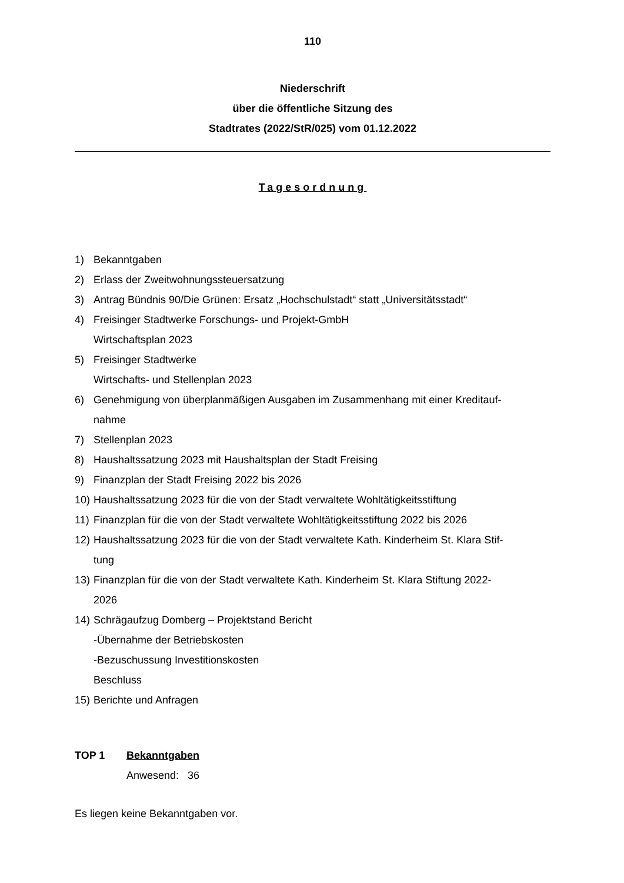110
Niederschrift
über die öffentliche Sitzung des
Stadtrates (2022/StR/025) vom 01.12.2022
Tagesordnung
1) Bekanntgaben
2) Erlass der Zweitwohnungssteuersatzung
3) Antrag Bündnis 90/Die Grünen: Ersatz „Hochschulstadt“ statt „Universitätsstadt“
4) Freisinger Stadtwerke Forschungs- und Projekt-GmbH
Wirtschaftsplan 2023
5) Freisinger Stadtwerke
Wirtschafts- und Stellenplan 2023
6) Genehmigung von überplanmäßigen Ausgaben im Zusammenhang mit einer Kreditauf-
nahme
7) Stellenplan 2023
8) Haushaltssatzung 2023 mit Haushaltsplan der Stadt Freising
9) Finanzplan der Stadt Freising 2022 bis 2026
10) Haushaltssatzung 2023 für die von der Stadt verwaltete Wohltätigkeitsstiftung
11) Finanzplan für die von der Stadt verwaltete Wohltätigkeitsstiftung 2022 bis 2026
12) Haushaltssatzung 2023 für die von der Stadt verwaltete Kath. Kinderheim St. Klara Stif-
tung
13) Finanzplan für die von der Stadt verwaltete Kath. Kinderheim St. Klara Stiftung 2022-
2026
14) Schrägaufzug Domberg – Projektstand Bericht
-Übernahme der Betriebskosten
-Bezuschussung Investitionskosten
Beschluss
15) Berichte und Anfragen
TOP 1 Bekanntgaben
Anwesend: 36
Es liegen keine Bekanntgaben vor.